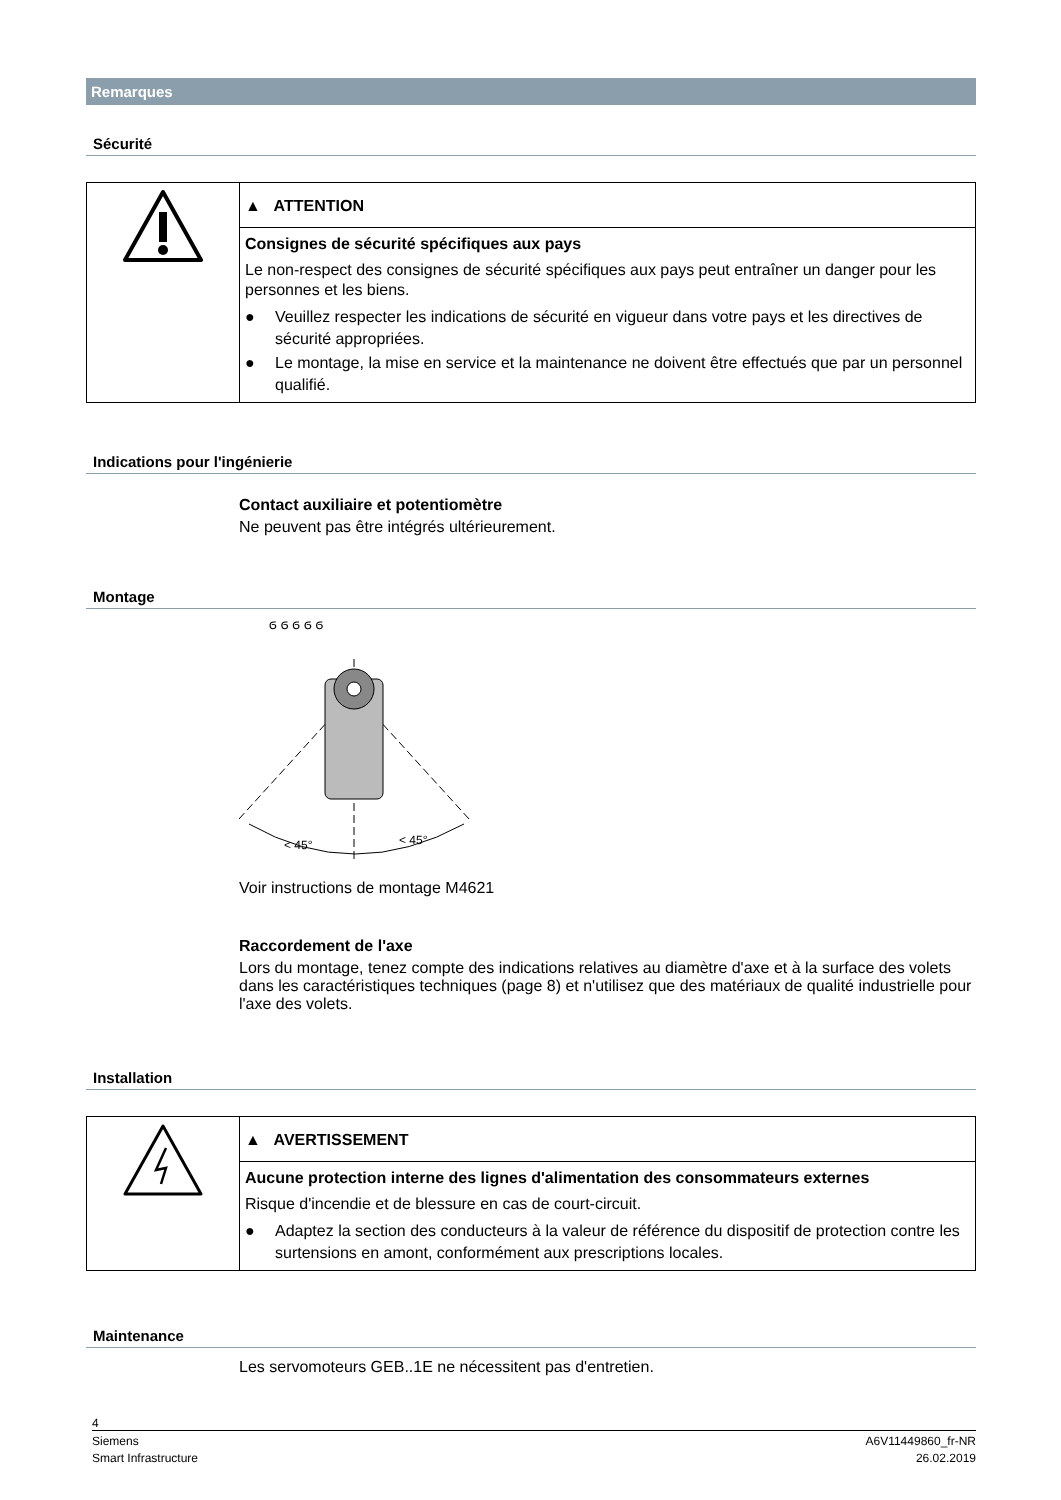Remarques
Sécurité
▲ ATTENTION
Consignes de sécurité spécifiques aux pays
Le non-respect des consignes de sécurité spécifiques aux pays peut entraîner un danger pour les personnes et les biens.
● Veuillez respecter les indications de sécurité en vigueur dans votre pays et les directives de sécurité appropriées.
● Le montage, la mise en service et la maintenance ne doivent être effectués que par un personnel qualifié.
Indications pour l'ingénierie
Contact auxiliaire et potentiomètre
Ne peuvent pas être intégrés ultérieurement.
Montage
< 45°
< 45°
ϭ ϭ ϭ ϭ ϭ
Voir instructions de montage M4621
Raccordement de l'axe
Lors du montage, tenez compte des indications relatives au diamètre d'axe et à la surface des volets dans les caractéristiques techniques (page 8) et n'utilisez que des matériaux de qualité industrielle pour l'axe des volets.
Installation
▲ AVERTISSEMENT
Aucune protection interne des lignes d'alimentation des consommateurs externes
Risque d'incendie et de blessure en cas de court-circuit.
● Adaptez la section des conducteurs à la valeur de référence du dispositif de protection contre les surtensions en amont, conformément aux prescriptions locales.
Maintenance
Les servomoteurs GEB..1E ne nécessitent pas d'entretien.
4
Siemens
Smart Infrastructure
A6V11449860_fr-NR
26.02.2019